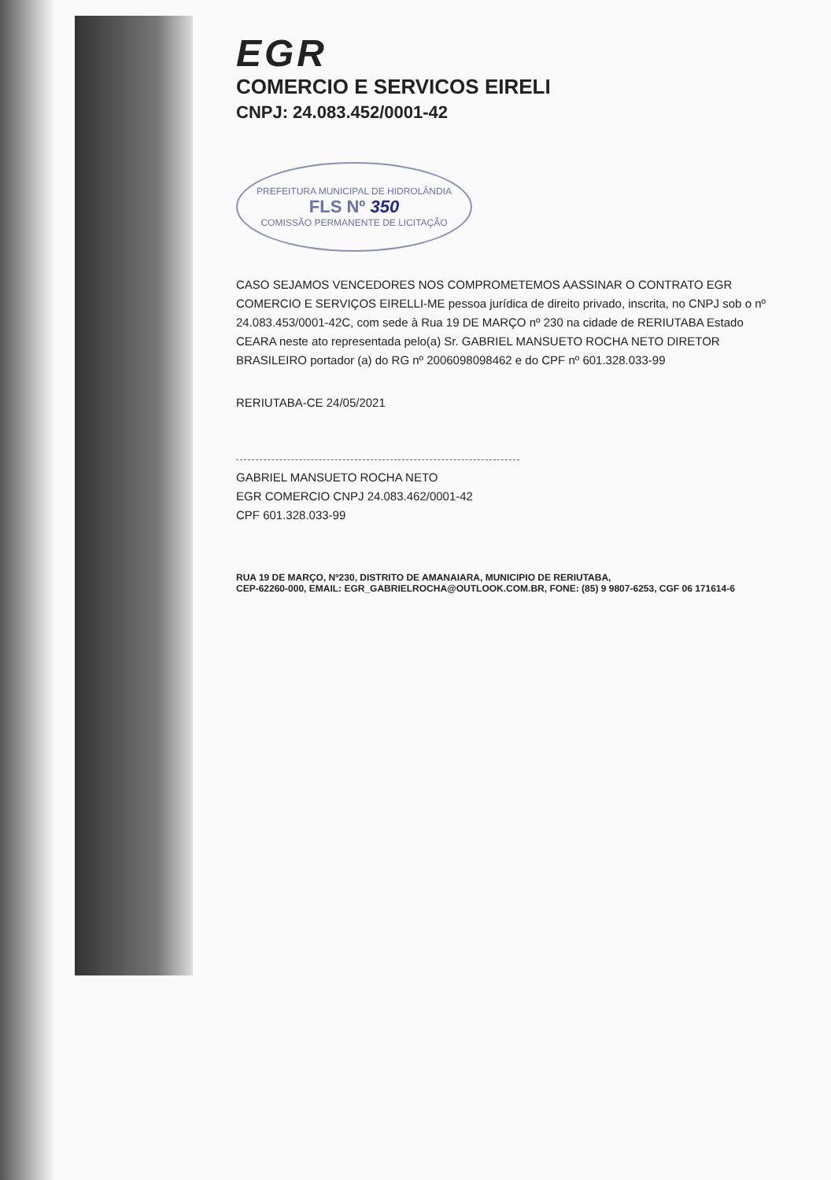EGR
COMERCIO E SERVICOS EIRELI
CNPJ: 24.083.452/0001-42
PREFEITURA MUNICIPAL DE HIDROLÂNDIA
FLS Nº 350
COMISSÃO PERMANENTE DE LICITAÇÃO
CASO SEJAMOS VENCEDORES NOS COMPROMETEMOS AASSINAR O CONTRATO EGR COMERCIO E SERVIÇOS EIRELLI-ME pessoa jurídica de direito privado, inscrita, no CNPJ sob o nº 24.083.453/0001-42C, com sede à Rua 19 DE MARÇO nº 230 na cidade de RERIUTABA Estado CEARA neste ato representada pelo(a) Sr. GABRIEL MANSUETO ROCHA NETO DIRETOR BRASILEIRO portador (a) do RG nº 2006098098462 e do CPF nº 601.328.033-99
RERIUTABA-CE 24/05/2021
GABRIEL MANSUETO ROCHA NETO
EGR COMERCIO CNPJ 24.083.462/0001-42
CPF 601.328.033-99
RUA 19 DE MARÇO, Nº230, DISTRITO DE AMANAIARA, MUNICIPIO DE RERIUTABA,
CEP-62260-000, EMAIL: EGR_GABRIELROCHA@OUTLOOK.COM.BR, FONE: (85) 9 9807-6253, CGF 06 171614-6